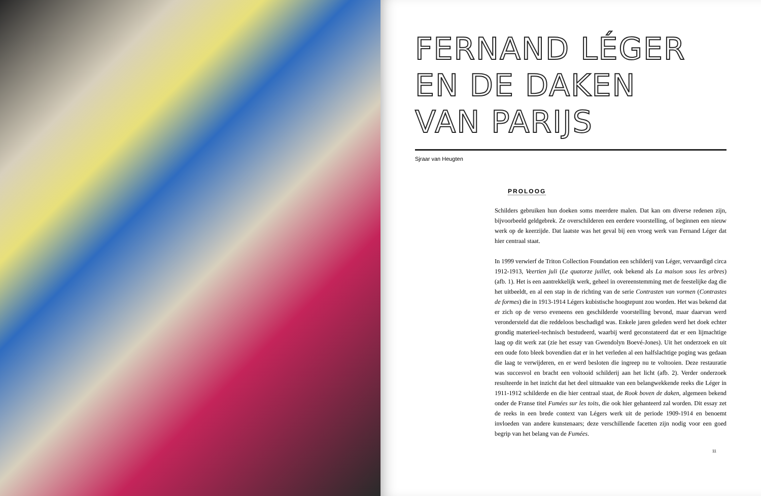FERNAND LÉGER
EN DE DAKEN
VAN PARIJS
Sjraar van Heugten
PROLOOG
Schilders gebruiken hun doeken soms meerdere malen. Dat kan om diverse redenen zijn, bijvoorbeeld geldgebrek. Ze overschilderen een eerdere voorstelling, of beginnen een nieuw werk op de keerzijde. Dat laatste was het geval bij een vroeg werk van Fernand Léger dat hier centraal staat.
In 1999 verwierf de Triton Collection Foundation een schilderij van Léger, vervaardigd circa 1912-1913, Veertien juli (Le quatorze juillet, ook bekend als La maison sous les arbres) (afb. 1). Het is een aantrekkelijk werk, geheel in overeenstemming met de feestelijke dag die het uitbeeldt, en al een stap in de richting van de serie Contrasten van vormen (Contrastes de formes) die in 1913-1914 Légers kubistische hoogtepunt zou worden. Het was bekend dat er zich op de verso eveneens een geschilderde voorstelling bevond, maar daarvan werd verondersteld dat die reddeloos beschadigd was. Enkele jaren geleden werd het doek echter grondig materieel-technisch bestudeerd, waarbij werd geconstateerd dat er een lijmachtige laag op dit werk zat (zie het essay van Gwendolyn Boevé-Jones). Uit het onderzoek en uit een oude foto bleek bovendien dat er in het verleden al een halfslachtige poging was gedaan die laag te verwijderen, en er werd besloten die ingreep nu te voltooien. Deze restauratie was succesvol en bracht een voltooid schilderij aan het licht (afb. 2). Verder onderzoek resulteerde in het inzicht dat het deel uitmaakte van een belangwekkende reeks die Léger in 1911-1912 schilderde en die hier centraal staat, de Rook boven de daken, algemeen bekend onder de Franse titel Fumées sur les toits, die ook hier gehanteerd zal worden. Dit essay zet de reeks in een brede context van Légers werk uit de periode 1909-1914 en benoemt invloeden van andere kunstenaars; deze verschillende facetten zijn nodig voor een goed begrip van het belang van de Fumées.
11